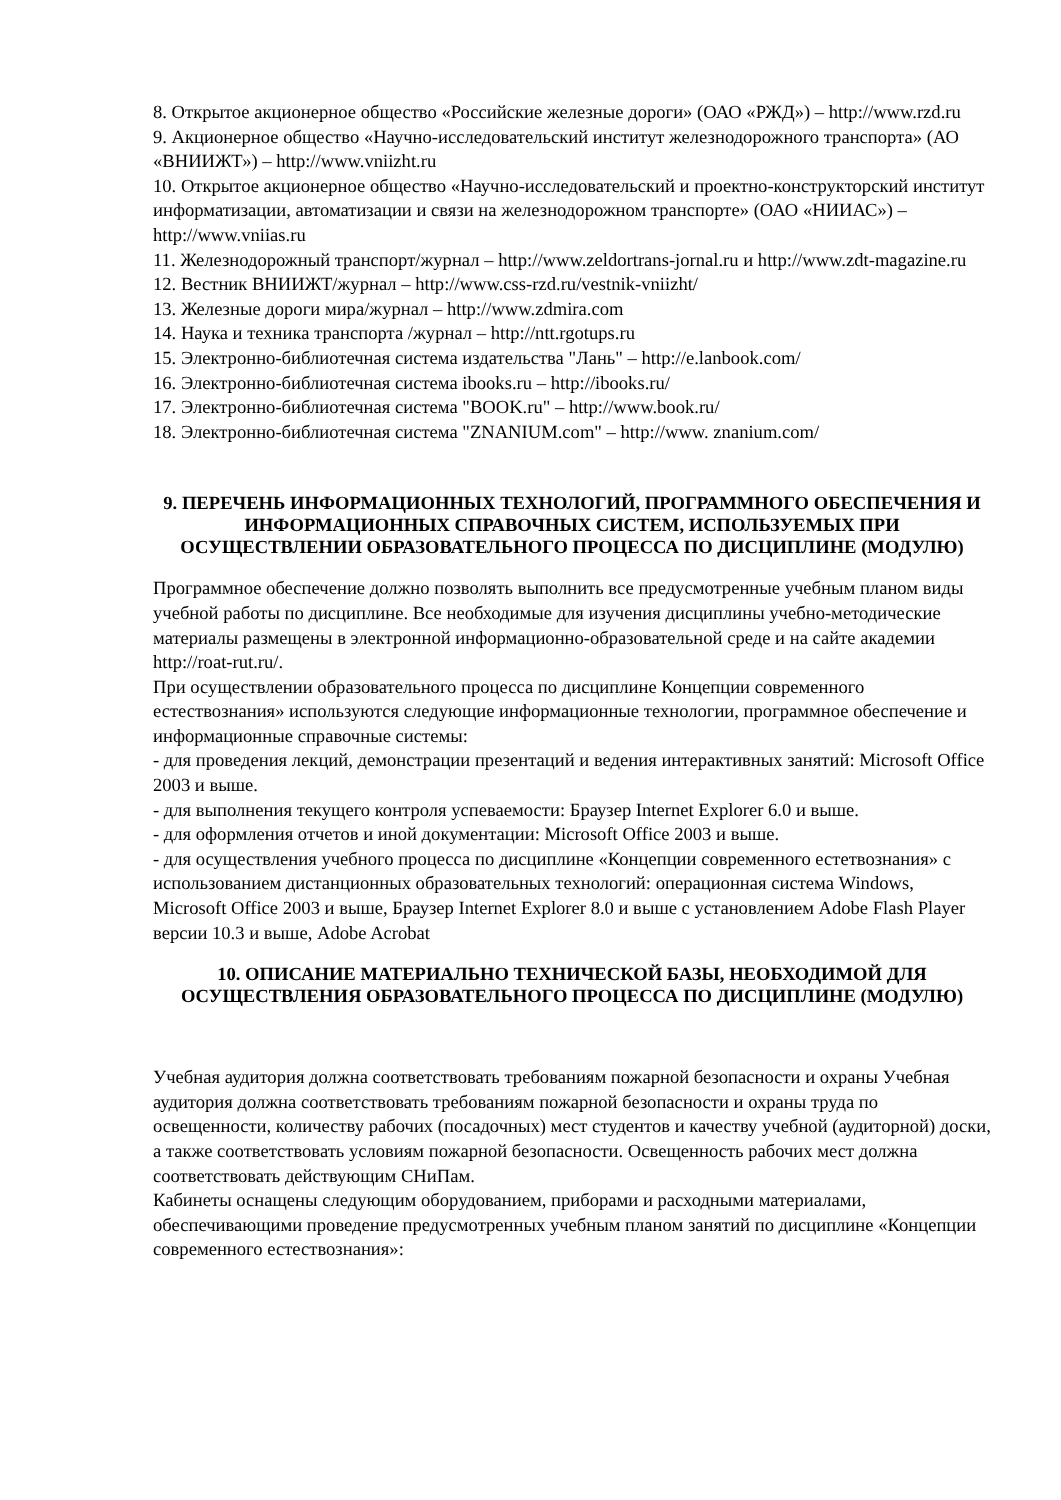8. Открытое акционерное общество «Российские железные дороги» (ОАО «РЖД») – http://www.rzd.ru
9. Акционерное общество «Научно-исследовательский институт железнодорожного транспорта» (АО «ВНИИЖТ») – http://www.vniizht.ru
10. Открытое акционерное общество «Научно-исследовательский и проектно-конструкторский институт информатизации, автоматизации и связи на железнодорожном транспорте» (ОАО «НИИАС») – http://www.vniias.ru
11. Железнодорожный транспорт/журнал – http://www.zeldortrans-jornal.ru и http://www.zdt-magazine.ru
12. Вестник ВНИИЖТ/журнал – http://www.css-rzd.ru/vestnik-vniizht/
13. Железные дороги мира/журнал – http://www.zdmira.com
14. Наука и техника транспорта /журнал – http://ntt.rgotups.ru
15. Электронно-библиотечная система издательства "Лань" – http://e.lanbook.com/
16. Электронно-библиотечная система ibooks.ru – http://ibooks.ru/
17. Электронно-библиотечная система "BOOK.ru" – http://www.book.ru/
18. Электронно-библиотечная система "ZNANIUM.com" – http://www. znanium.com/
9. ПЕРЕЧЕНЬ ИНФОРМАЦИОННЫХ ТЕХНОЛОГИЙ, ПРОГРАММНОГО ОБЕСПЕЧЕНИЯ И ИНФОРМАЦИОННЫХ СПРАВОЧНЫХ СИСТЕМ, ИСПОЛЬЗУЕМЫХ ПРИ ОСУЩЕСТВЛЕНИИ ОБРАЗОВАТЕЛЬНОГО ПРОЦЕССА ПО ДИСЦИПЛИНЕ (МОДУЛЮ)
Программное обеспечение должно позволять выполнить все предусмотренные учебным планом виды учебной работы по дисциплине. Все необходимые для изучения дисциплины учебно-методические материалы размещены в электронной информационно-образовательной среде и на сайте академии http://roat-rut.ru/.
При осуществлении образовательного процесса по дисциплине Концепции современного естествознания» используются следующие информационные технологии, программное обеспечение и информационные справочные системы:
- для проведения лекций, демонстрации презентаций и ведения интерактивных занятий: Microsoft Office 2003 и выше.
- для выполнения текущего контроля успеваемости: Браузер Internet Explorer 6.0 и выше.
- для оформления отчетов и иной документации: Microsoft Office 2003 и выше.
- для осуществления учебного процесса по дисциплине «Концепции современного естетвознания» с использованием дистанционных образовательных технологий: операционная система Windows, Microsoft Office 2003 и выше, Браузер Internet Explorer 8.0 и выше с установлением Adobe Flash Player версии 10.3 и выше, Adobe Acrobat
10. ОПИСАНИЕ МАТЕРИАЛЬНО ТЕХНИЧЕСКОЙ БАЗЫ, НЕОБХОДИМОЙ ДЛЯ ОСУЩЕСТВЛЕНИЯ ОБРАЗОВАТЕЛЬНОГО ПРОЦЕССА ПО ДИСЦИПЛИНЕ (МОДУЛЮ)
Учебная аудитория должна соответствовать требованиям пожарной безопасности и охраны Учебная аудитория должна соответствовать требованиям пожарной безопасности и охраны труда по освещенности, количеству рабочих (посадочных) мест студентов и качеству учебной (аудиторной) доски, а также соответствовать условиям пожарной безопасности. Освещенность рабочих мест должна соответствовать действующим СНиПам.
Кабинеты оснащены следующим оборудованием, приборами и расходными материалами, обеспечивающими проведение предусмотренных учебным планом занятий по дисциплине «Концепции современного естествознания»: